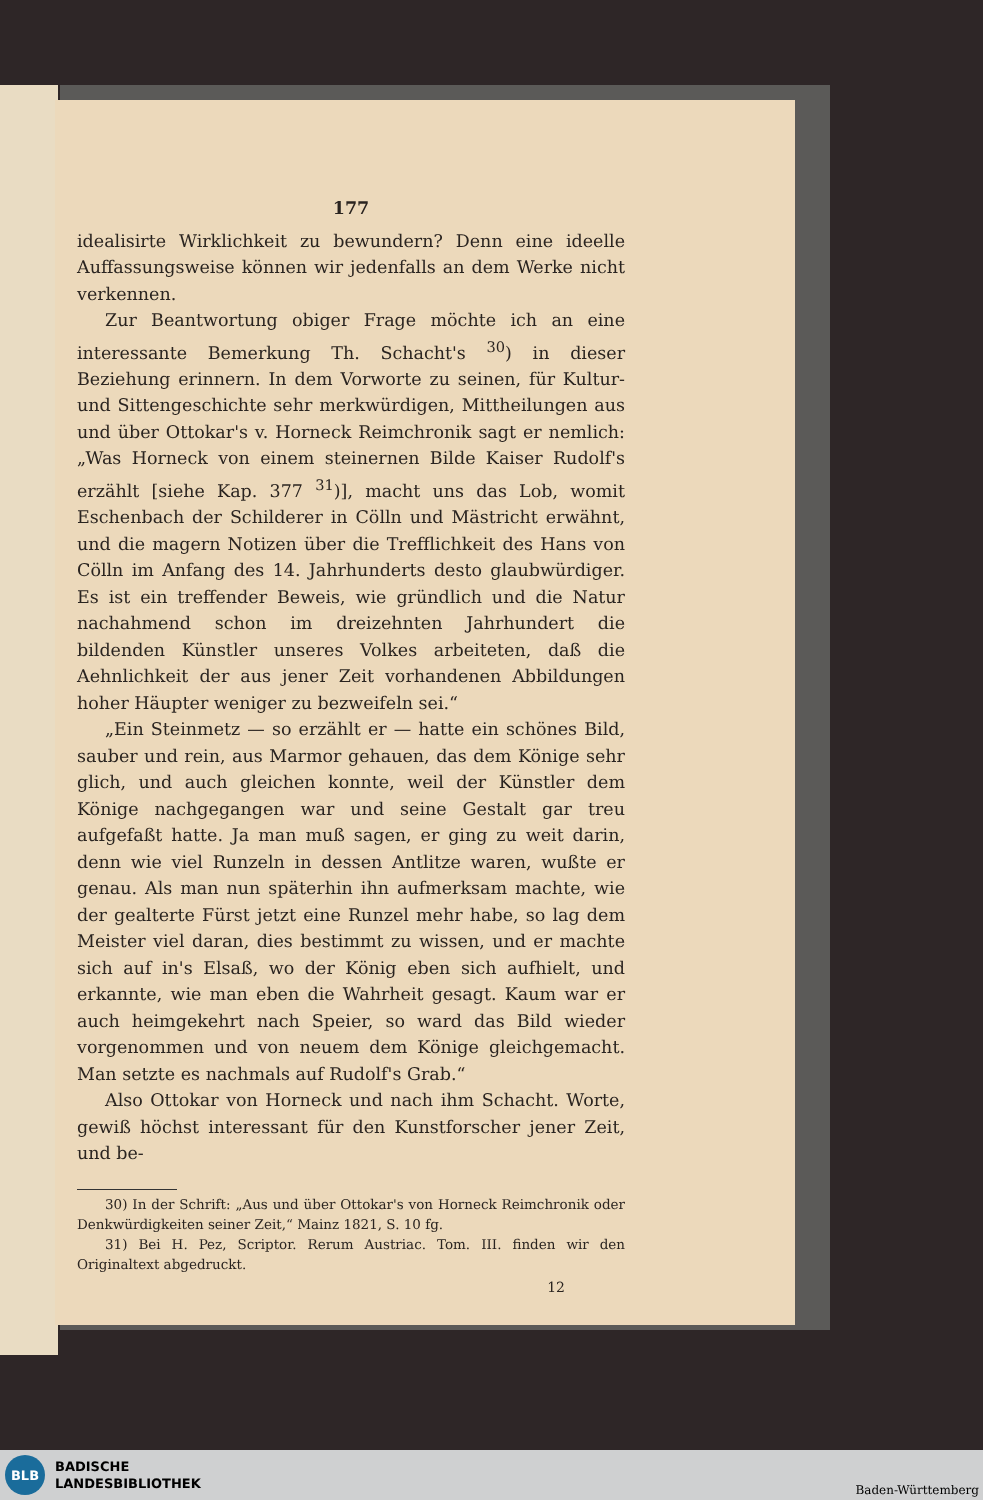177
idealisirte Wirklichkeit zu bewundern? Denn eine ideelle Auffassungsweise können wir jedenfalls an dem Werke nicht verkennen.
Zur Beantwortung obiger Frage möchte ich an eine interessante Bemerkung Th. Schacht's <sup>30</sup>) in dieser Beziehung erinnern. In dem Vorworte zu seinen, für Kultur- und Sittengeschichte sehr merkwürdigen, Mittheilungen aus und über Ottokar's v. Horneck Reimchronik sagt er nemlich: „Was Horneck von einem steinernen Bilde Kaiser Rudolf's erzählt [siehe Kap. 377 <sup>31</sup>)], macht uns das Lob, womit Eschenbach der Schilderer in Cölln und Mästricht erwähnt, und die magern Notizen über die Trefflichkeit des Hans von Cölln im Anfang des 14. Jahrhunderts desto glaubwürdiger. Es ist ein treffender Beweis, wie gründlich und die Natur nachahmend schon im dreizehnten Jahrhundert die bildenden Künstler unseres Volkes arbeiteten, daß die Aehnlichkeit der aus jener Zeit vorhandenen Abbildungen hoher Häupter weniger zu bezweifeln sei.“
„Ein Steinmetz — so erzählt er — hatte ein schönes Bild, sauber und rein, aus Marmor gehauen, das dem Könige sehr glich, und auch gleichen konnte, weil der Künstler dem Könige nachgegangen war und seine Gestalt gar treu aufgefaßt hatte. Ja man muß sagen, er ging zu weit darin, denn wie viel Runzeln in dessen Antlitze waren, wußte er genau. Als man nun späterhin ihn aufmerksam machte, wie der gealterte Fürst jetzt eine Runzel mehr habe, so lag dem Meister viel daran, dies bestimmt zu wissen, und er machte sich auf in's Elsaß, wo der König eben sich aufhielt, und erkannte, wie man eben die Wahrheit gesagt. Kaum war er auch heimgekehrt nach Speier, so ward das Bild wieder vorgenommen und von neuem dem Könige gleichgemacht. Man setzte es nachmals auf Rudolf's Grab.“
Also Ottokar von Horneck und nach ihm Schacht. Worte, gewiß höchst interessant für den Kunstforscher jener Zeit, und be-
30) In der Schrift: „Aus und über Ottokar's von Horneck Reimchronik oder Denkwürdigkeiten seiner Zeit,“ Mainz 1821, S. 10 fg.
31) Bei H. Pez, Scriptor. Rerum Austriac. Tom. III. finden wir den Originaltext abgedruckt.
12
BLB
BADISCHE
LANDESBIBLIOTHEK
Baden-Württemberg